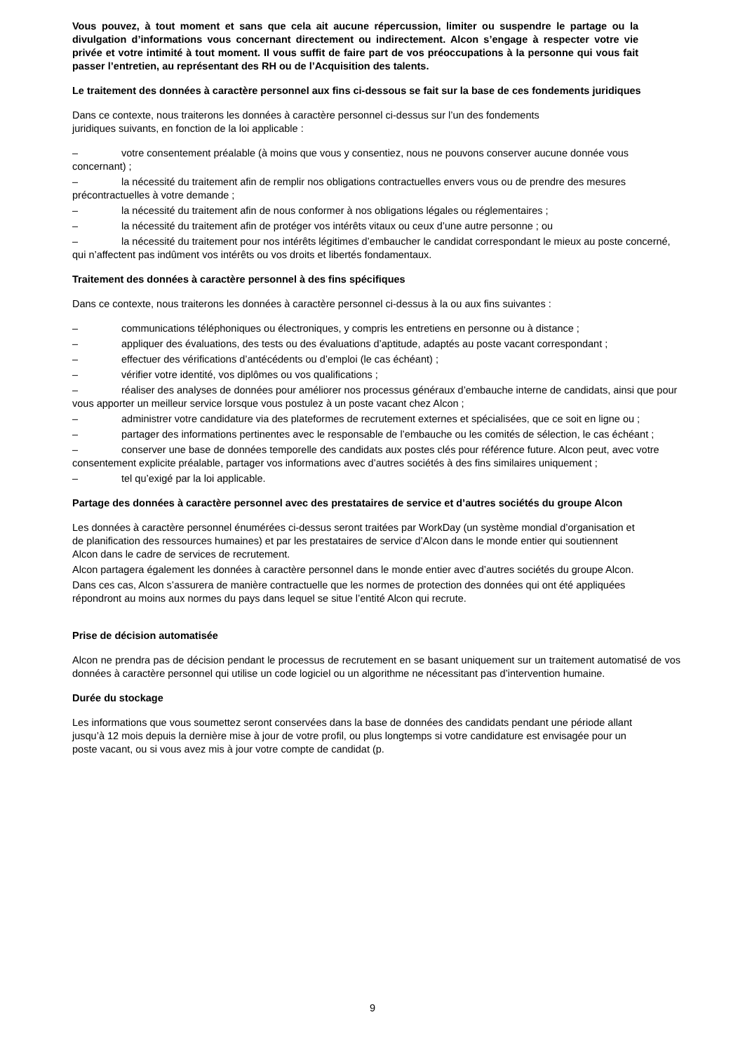Vous pouvez, à tout moment et sans que cela ait aucune répercussion, limiter ou suspendre le partage ou la divulgation d’informations vous concernant directement ou indirectement. Alcon s’engage à respecter votre vie privée et votre intimité à tout moment. Il vous suffit de faire part de vos préoccupations à la personne qui vous fait passer l’entretien, au représentant des RH ou de l’Acquisition des talents.
Le traitement des données à caractère personnel aux fins ci-dessous se fait sur la base de ces fondements juridiques
Dans ce contexte, nous traiterons les données à caractère personnel ci-dessus sur l’un des fondements juridiques suivants, en fonction de la loi applicable :
– votre consentement préalable (à moins que vous y consentiez, nous ne pouvons conserver aucune donnée vous concernant) ;
– la nécessité du traitement afin de remplir nos obligations contractuelles envers vous ou de prendre des mesures précontractuelles à votre demande ;
– la nécessité du traitement afin de nous conformer à nos obligations légales ou réglementaires ;
– la nécessité du traitement afin de protéger vos intérêts vitaux ou ceux d’une autre personne ; ou
– la nécessité du traitement pour nos intérêts légitimes d’embaucher le candidat correspondant le mieux au poste concerné, qui n’affectent pas indûment vos intérêts ou vos droits et libertés fondamentaux.
Traitement des données à caractère personnel à des fins spécifiques
Dans ce contexte, nous traiterons les données à caractère personnel ci-dessus à la ou aux fins suivantes :
– communications téléphoniques ou électroniques, y compris les entretiens en personne ou à distance ;
– appliquer des évaluations, des tests ou des évaluations d’aptitude, adaptés au poste vacant correspondant ;
– effectuer des vérifications d’antécédents ou d’emploi (le cas échéant) ;
– vérifier votre identité, vos diplômes ou vos qualifications ;
– réaliser des analyses de données pour améliorer nos processus généraux d’embauche interne de candidats, ainsi que pour vous apporter un meilleur service lorsque vous postulez à un poste vacant chez Alcon ;
– administrer votre candidature via des plateformes de recrutement externes et spécialisées, que ce soit en ligne ou ;
– partager des informations pertinentes avec le responsable de l’embauche ou les comités de sélection, le cas échéant ;
– conserver une base de données temporelle des candidats aux postes clés pour référence future. Alcon peut, avec votre consentement explicite préalable, partager vos informations avec d’autres sociétés à des fins similaires uniquement ;
– tel qu’exigé par la loi applicable.
Partage des données à caractère personnel avec des prestataires de service et d’autres sociétés du groupe Alcon
Les données à caractère personnel énumérées ci-dessus seront traitées par WorkDay (un système mondial d’organisation et de planification des ressources humaines) et par les prestataires de service d’Alcon dans le monde entier qui soutiennent Alcon dans le cadre de services de recrutement.
Alcon partagera également les données à caractère personnel dans le monde entier avec d’autres sociétés du groupe Alcon.
Dans ces cas, Alcon s’assurera de manière contractuelle que les normes de protection des données qui ont été appliquées répondront au moins aux normes du pays dans lequel se situe l’entité Alcon qui recrute.
Prise de décision automatisée
Alcon ne prendra pas de décision pendant le processus de recrutement en se basant uniquement sur un traitement automatisé de vos données à caractère personnel qui utilise un code logiciel ou un algorithme ne nécessitant pas d’intervention humaine.
Durée du stockage
Les informations que vous soumettez seront conservées dans la base de données des candidats pendant une période allant jusqu’à 12 mois depuis la dernière mise à jour de votre profil, ou plus longtemps si votre candidature est envisagée pour un poste vacant, ou si vous avez mis à jour votre compte de candidat (p.
9